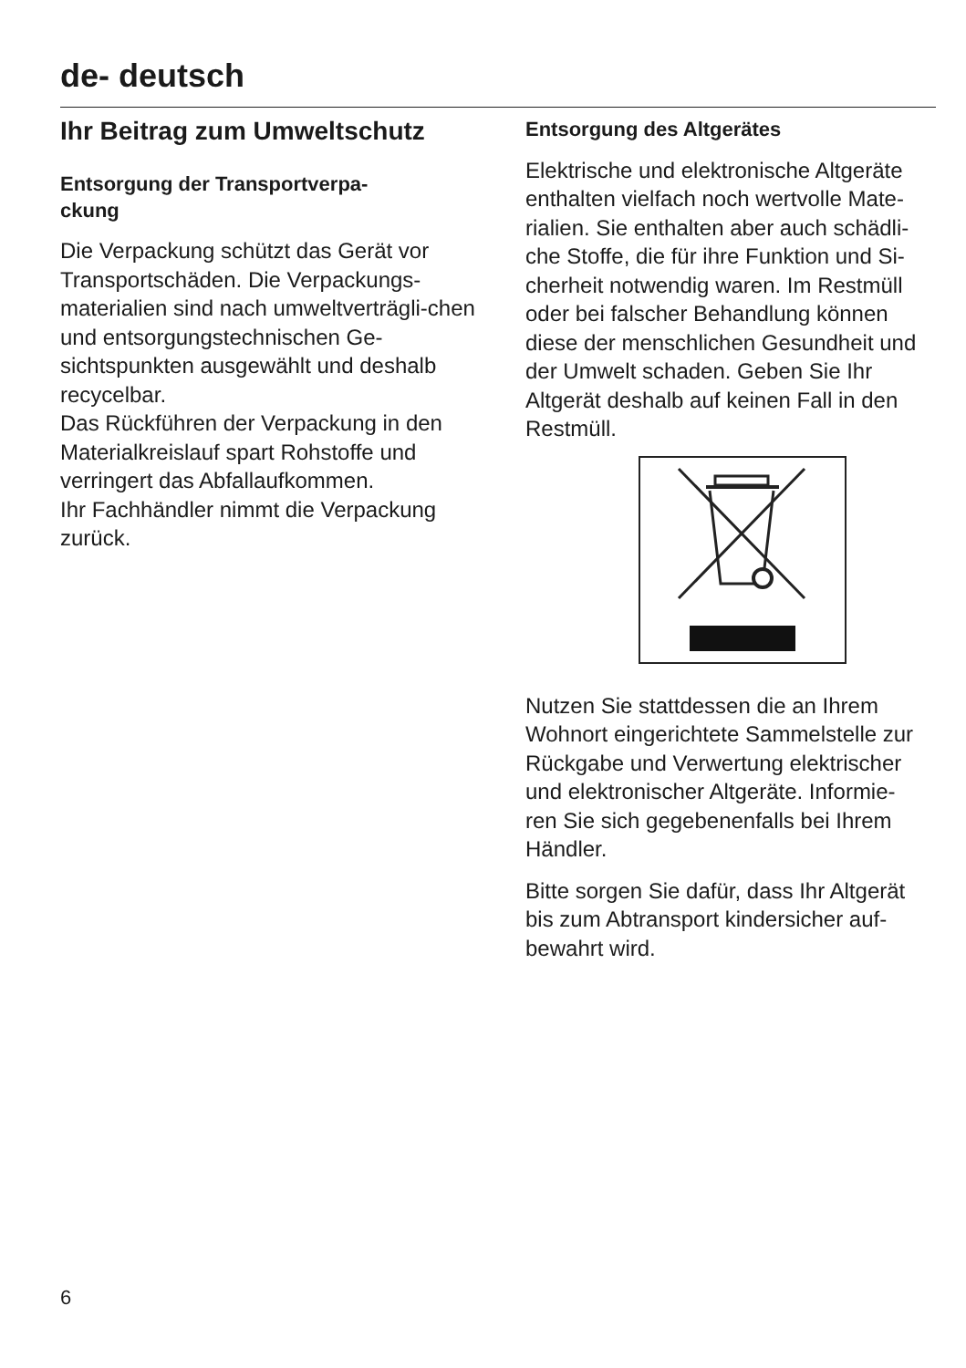de- deutsch
Ihr Beitrag zum Umweltschutz
Entsorgung der Transportverpa-
ckung
Die Verpackung schützt das Gerät vor Transportschäden. Die Verpackungs-materialien sind nach umweltverträgli-chen und entsorgungstechnischen Ge-sichtspunkten ausgewählt und deshalb recycelbar.
Das Rückführen der Verpackung in den Materialkreislauf spart Rohstoffe und verringert das Abfallaufkommen.
Ihr Fachhändler nimmt die Verpackung zurück.
Entsorgung des Altgerätes
Elektrische und elektronische Altgeräte enthalten vielfach noch wertvolle Mate-rialien. Sie enthalten aber auch schädli-che Stoffe, die für ihre Funktion und Si-cherheit notwendig waren. Im Restmüll oder bei falscher Behandlung können diese der menschlichen Gesundheit und der Umwelt schaden. Geben Sie Ihr Altgerät deshalb auf keinen Fall in den Restmüll.
Nutzen Sie stattdessen die an Ihrem Wohnort eingerichtete Sammelstelle zur Rückgabe und Verwertung elektrischer und elektronischer Altgeräte. Informie-ren Sie sich gegebenenfalls bei Ihrem Händler.
Bitte sorgen Sie dafür, dass Ihr Altgerät bis zum Abtransport kindersicher auf-bewahrt wird.
6